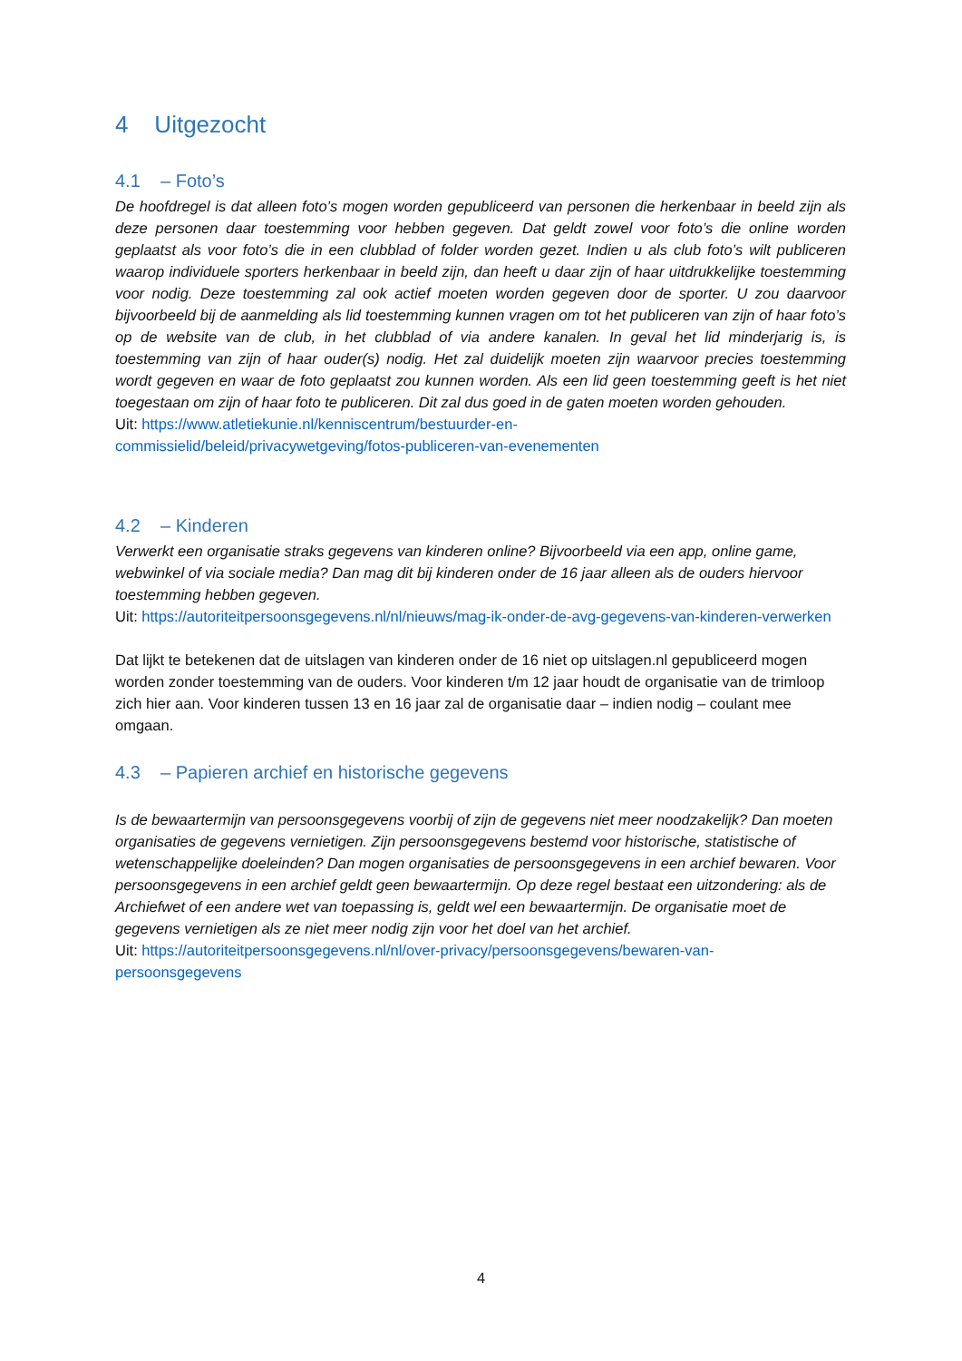4 Uitgezocht
4.1 – Foto’s
De hoofdregel is dat alleen foto’s mogen worden gepubliceerd van personen die herkenbaar in beeld zijn als deze personen daar toestemming voor hebben gegeven. Dat geldt zowel voor foto’s die online worden geplaatst als voor foto’s die in een clubblad of folder worden gezet. Indien u als club foto’s wilt publiceren waarop individuele sporters herkenbaar in beeld zijn, dan heeft u daar zijn of haar uitdrukkelijke toestemming voor nodig. Deze toestemming zal ook actief moeten worden gegeven door de sporter. U zou daarvoor bijvoorbeeld bij de aanmelding als lid toestemming kunnen vragen om tot het publiceren van zijn of haar foto’s op de website van de club, in het clubblad of via andere kanalen. In geval het lid minderjarig is, is toestemming van zijn of haar ouder(s) nodig. Het zal duidelijk moeten zijn waarvoor precies toestemming wordt gegeven en waar de foto geplaatst zou kunnen worden. Als een lid geen toestemming geeft is het niet toegestaan om zijn of haar foto te publiceren. Dit zal dus goed in de gaten moeten worden gehouden.
Uit: https://www.atletiekunie.nl/kenniscentrum/bestuurder-en-
commissielid/beleid/privacywetgeving/fotos-publiceren-van-evenementen
4.2 – Kinderen
Verwerkt een organisatie straks gegevens van kinderen online? Bijvoorbeeld via een app, online game, webwinkel of via sociale media? Dan mag dit bij kinderen onder de 16 jaar alleen als de ouders hiervoor toestemming hebben gegeven.
Uit: https://autoriteitpersoonsgegevens.nl/nl/nieuws/mag-ik-onder-de-avg-gegevens-van-kinderen-verwerken
Dat lijkt te betekenen dat de uitslagen van kinderen onder de 16 niet op uitslagen.nl gepubliceerd mogen worden zonder toestemming van de ouders. Voor kinderen t/m 12 jaar houdt de organisatie van de trimloop zich hier aan. Voor kinderen tussen 13 en 16 jaar zal de organisatie daar – indien nodig – coulant mee omgaan.
4.3 – Papieren archief en historische gegevens
Is de bewaartermijn van persoonsgegevens voorbij of zijn de gegevens niet meer noodzakelijk? Dan moeten organisaties de gegevens vernietigen. Zijn persoonsgegevens bestemd voor historische, statistische of wetenschappelijke doeleinden? Dan mogen organisaties de persoonsgegevens in een archief bewaren. Voor persoonsgegevens in een archief geldt geen bewaartermijn. Op deze regel bestaat een uitzondering: als de Archiefwet of een andere wet van toepassing is, geldt wel een bewaartermijn. De organisatie moet de gegevens vernietigen als ze niet meer nodig zijn voor het doel van het archief.
Uit: https://autoriteitpersoonsgegevens.nl/nl/over-privacy/persoonsgegevens/bewaren-van-
persoonsgegevens
4